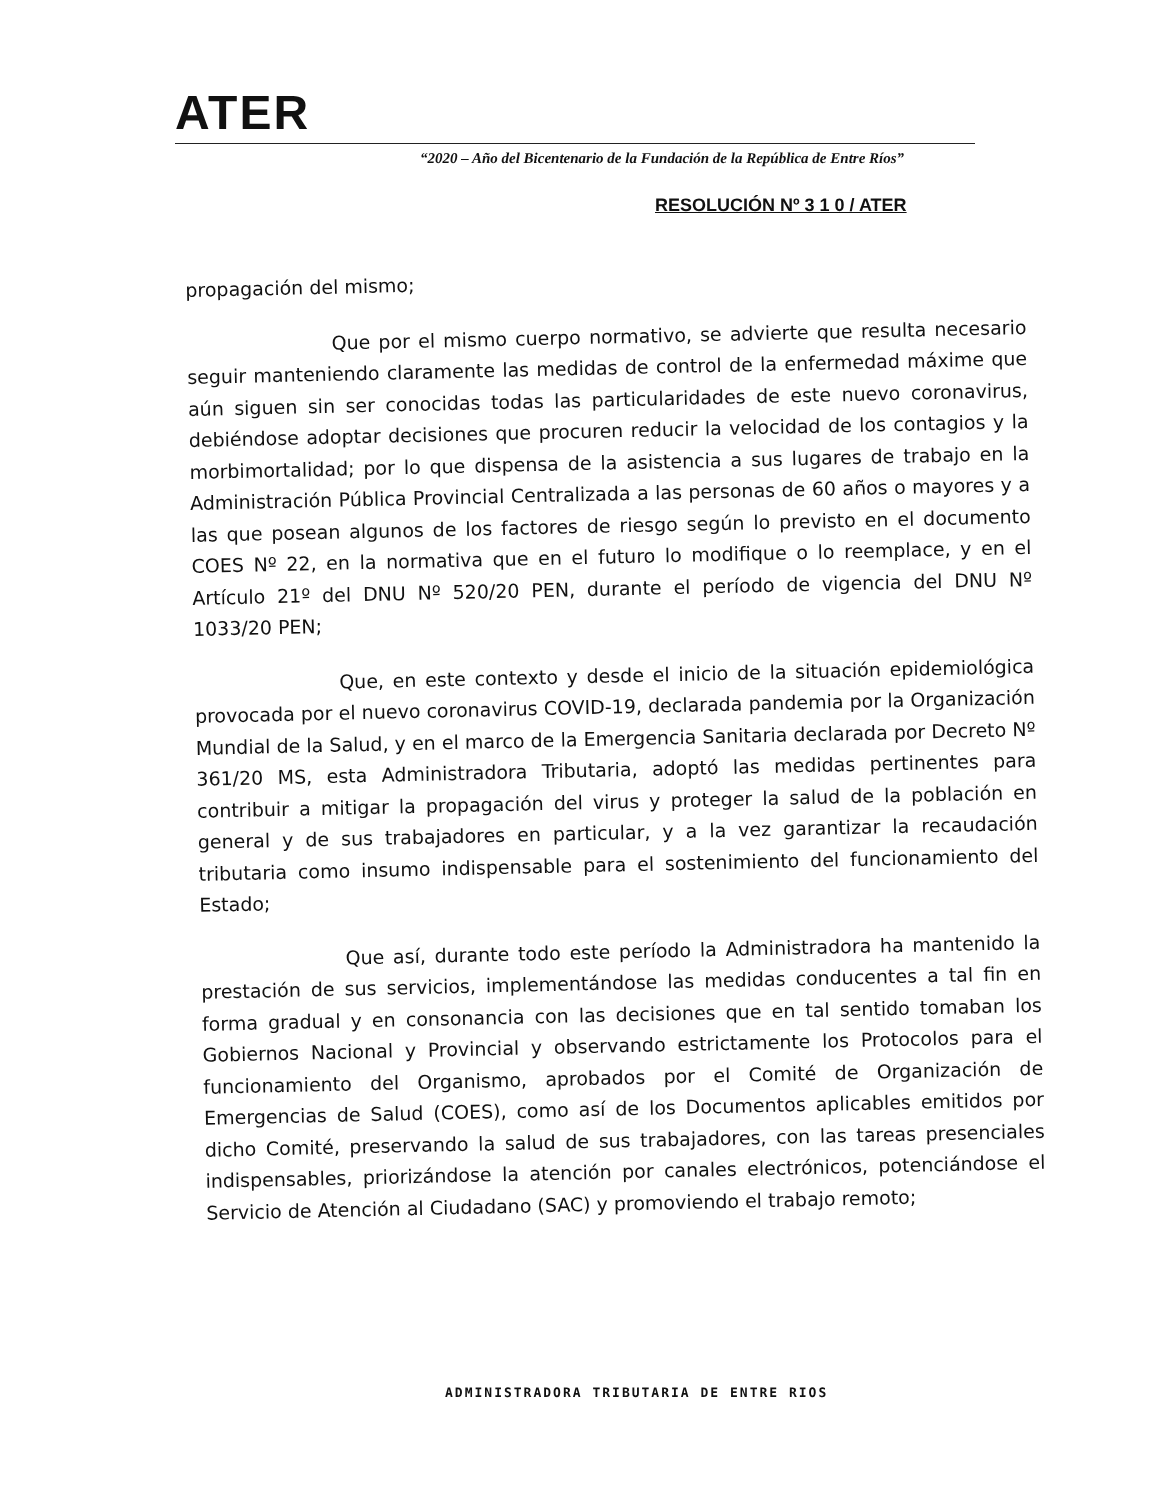ATER
“2020 – Año del Bicentenario de la Fundación de la República de Entre Ríos”
RESOLUCIÓN Nº 3 1 0 / ATER
propagación del mismo;
Que por el mismo cuerpo normativo, se advierte que resulta necesario seguir manteniendo claramente las medidas de control de la enfermedad máxime que aún siguen sin ser conocidas todas las particularidades de este nuevo coronavirus, debiéndose adoptar decisiones que procuren reducir la velocidad de los contagios y la morbimortalidad; por lo que dispensa de la asistencia a sus lugares de trabajo en la Administración Pública Provincial Centralizada a las personas de 60 años o mayores y a las que posean algunos de los factores de riesgo según lo previsto en el documento COES Nº 22, en la normativa que en el futuro lo modifique o lo reemplace, y en el Artículo 21º del DNU Nº 520/20 PEN, durante el período de vigencia del DNU Nº 1033/20 PEN;
Que, en este contexto y desde el inicio de la situación epidemiológica provocada por el nuevo coronavirus COVID-19, declarada pandemia por la Organización Mundial de la Salud, y en el marco de la Emergencia Sanitaria declarada por Decreto Nº 361/20 MS, esta Administradora Tributaria, adoptó las medidas pertinentes para contribuir a mitigar la propagación del virus y proteger la salud de la población en general y de sus trabajadores en particular, y a la vez garantizar la recaudación tributaria como insumo indispensable para el sostenimiento del funcionamiento del Estado;
Que así, durante todo este período la Administradora ha mantenido la prestación de sus servicios, implementándose las medidas conducentes a tal fin en forma gradual y en consonancia con las decisiones que en tal sentido tomaban los Gobiernos Nacional y Provincial y observando estrictamente los Protocolos para el funcionamiento del Organismo, aprobados por el Comité de Organización de Emergencias de Salud (COES), como así de los Documentos aplicables emitidos por dicho Comité, preservando la salud de sus trabajadores, con las tareas presenciales indispensables, priorizándose la atención por canales electrónicos, potenciándose el Servicio de Atención al Ciudadano (SAC) y promoviendo el trabajo remoto;
ADMINISTRADORA TRIBUTARIA DE ENTRE RIOS